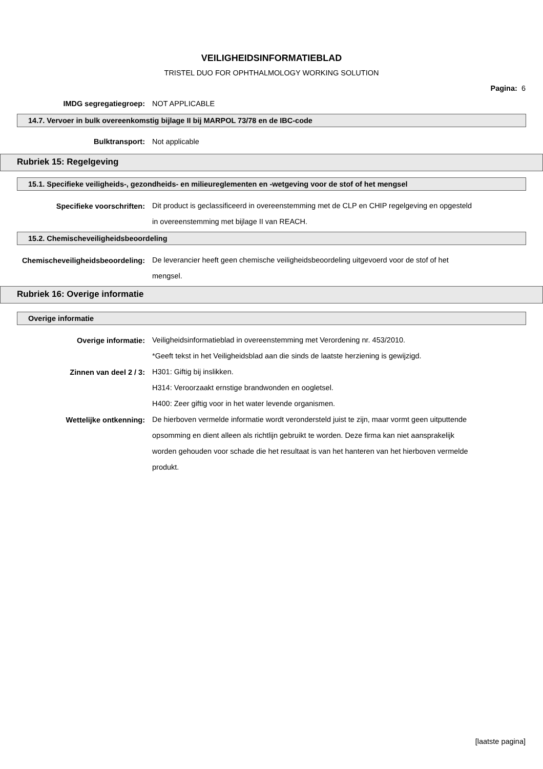VEILIGHEIDSINFORMATIEBLAD
TRISTEL DUO FOR OPHTHALMOLOGY WORKING SOLUTION
Pagina: 6
IMDG segregatiegroep:
NOT APPLICABLE
14.7. Vervoer in bulk overeenkomstig bijlage II bij MARPOL 73/78 en de IBC-code
Bulktransport:
Not applicable
Rubriek 15: Regelgeving
15.1. Specifieke veiligheids-, gezondheids- en milieureglementen en -wetgeving voor de stof of het mengsel
Specifieke voorschriften:
Dit product is geclassificeerd in overeenstemming met de CLP en CHIP regelgeving en opgesteld in overeenstemming met bijlage II van REACH.
15.2. Chemischeveiligheidsbeoordeling
Chemischeveiligheidsbeoordeling:
De leverancier heeft geen chemische veiligheidsbeoordeling uitgevoerd voor de stof of het mengsel.
Rubriek 16: Overige informatie
Overige informatie
Overige informatie:
Veiligheidsinformatieblad in overeenstemming met Verordening nr. 453/2010.
*Geeft tekst in het Veiligheidsblad aan die sinds de laatste herziening is gewijzigd.
Zinnen van deel 2 / 3:
H301: Giftig bij inslikken.
H314: Veroorzaakt ernstige brandwonden en oogletsel.
H400: Zeer giftig voor in het water levende organismen.
Wettelijke ontkenning:
De hierboven vermelde informatie wordt verondersteld juist te zijn, maar vormt geen uitputtende opsomming en dient alleen als richtlijn gebruikt te worden. Deze firma kan niet aansprakelijk worden gehouden voor schade die het resultaat is van het hanteren van het hierboven vermelde produkt.
[laatste pagina]